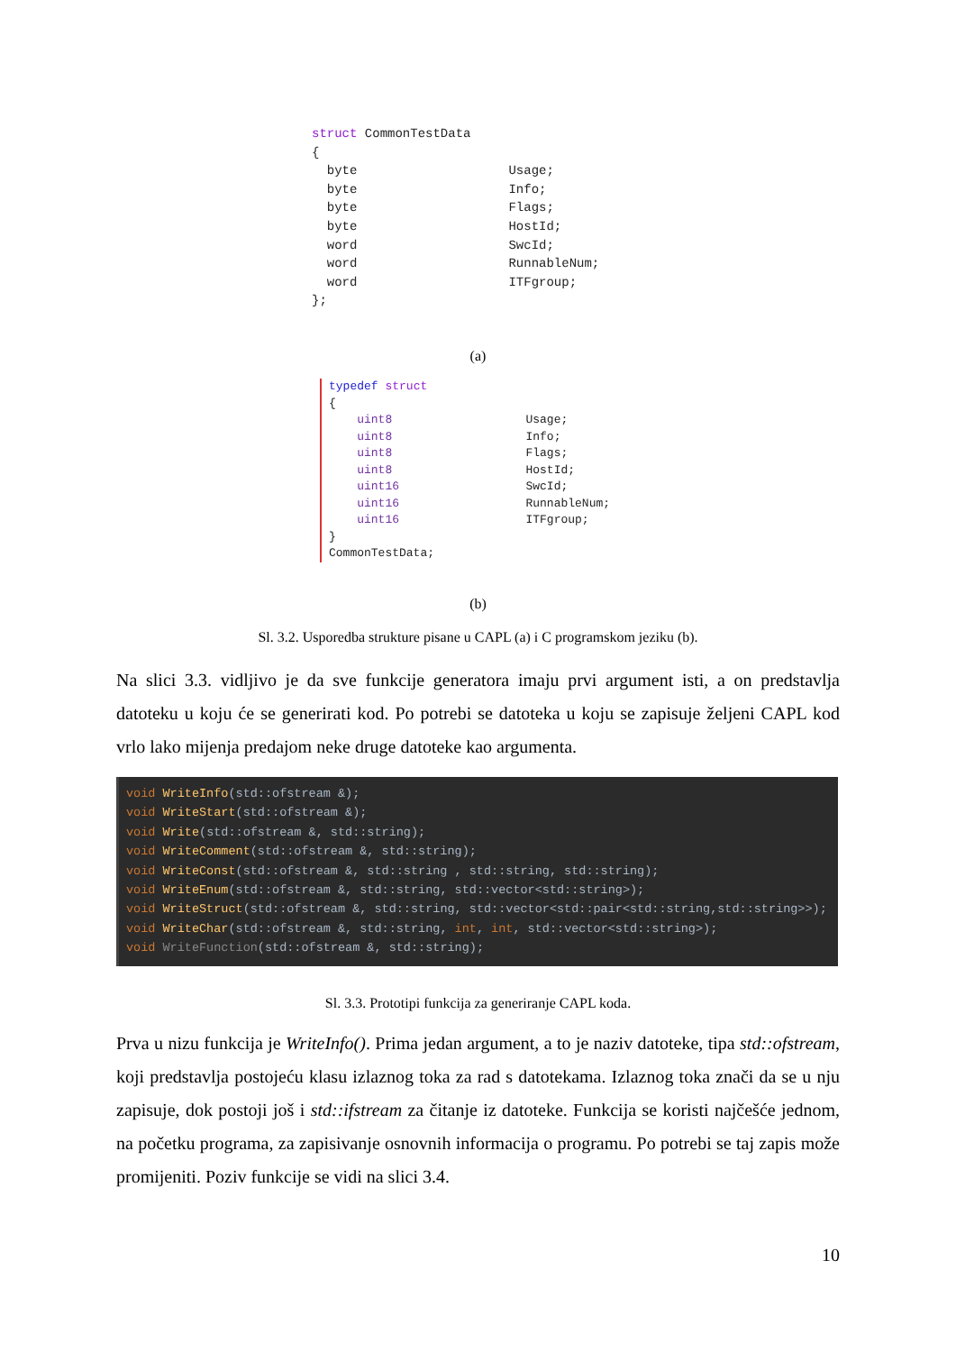struct CommonTestData
{
  byte                    Usage;
  byte                    Info;
  byte                    Flags;
  byte                    HostId;
  word                    SwcId;
  word                    RunnableNum;
  word                    ITFgroup;
};
(a)
typedef struct
{
    uint8                   Usage;
    uint8                   Info;
    uint8                   Flags;
    uint8                   HostId;
    uint16                  SwcId;
    uint16                  RunnableNum;
    uint16                  ITFgroup;
}
CommonTestData;
(b)
Sl. 3.2. Usporedba strukture pisane u CAPL (a) i C programskom jeziku (b).
Na slici 3.3. vidljivo je da sve funkcije generatora imaju prvi argument isti, a on predstavlja datoteku u koju će se generirati kod. Po potrebi se datoteka u koju se zapisuje željeni CAPL kod vrlo lako mijenja predajom neke druge datoteke kao argumenta.
void WriteInfo(std::ofstream &);
void WriteStart(std::ofstream &);
void Write(std::ofstream &, std::string);
void WriteComment(std::ofstream &, std::string);
void WriteConst(std::ofstream &, std::string , std::string, std::string);
void WriteEnum(std::ofstream &, std::string, std::vector<std::string>);
void WriteStruct(std::ofstream &, std::string, std::vector<std::pair<std::string,std::string>>);
void WriteChar(std::ofstream &, std::string, int, int, std::vector<std::string>);
void WriteFunction(std::ofstream &, std::string);
Sl. 3.3. Prototipi funkcija za generiranje CAPL koda.
Prva u nizu funkcija je WriteInfo(). Prima jedan argument, a to je naziv datoteke, tipa std::ofstream, koji predstavlja postojeću klasu izlaznog toka za rad s datotekama. Izlaznog toka znači da se u nju zapisuje, dok postoji još i std::ifstream za čitanje iz datoteke. Funkcija se koristi najčešće jednom, na početku programa, za zapisivanje osnovnih informacija o programu. Po potrebi se taj zapis može promijeniti. Poziv funkcije se vidi na slici 3.4.
10